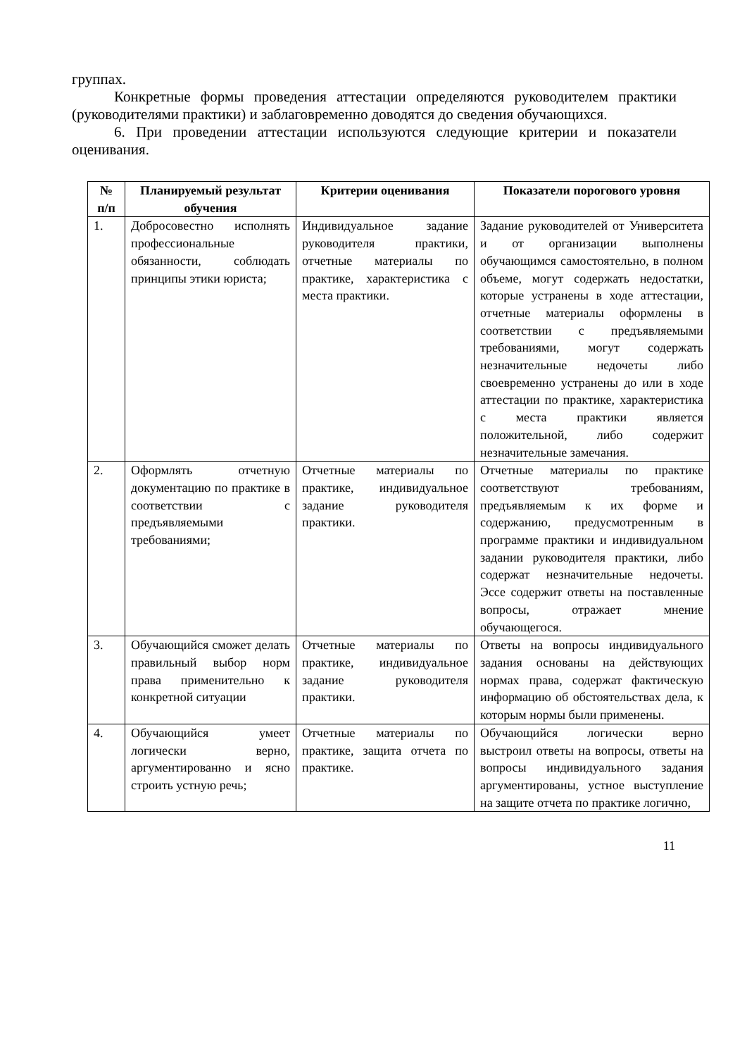группах.
Конкретные формы проведения аттестации определяются руководителем практики (руководителями практики) и заблаговременно доводятся до сведения обучающихся.
6. При проведении аттестации используются следующие критерии и показатели оценивания.
| № п/п | Планируемый результат обучения | Критерии оценивания | Показатели порогового уровня |
| --- | --- | --- | --- |
| 1. | Добросовестно исполнять профессиональные обязанности, соблюдать принципы этики юриста; | Индивидуальное задание руководителя практики, отчетные материалы по практике, характеристика с места практики. | Задание руководителей от Университета и от организации выполнены обучающимся самостоятельно, в полном объеме, могут содержать недостатки, которые устранены в ходе аттестации, отчетные материалы оформлены в соответствии с предъявляемыми требованиями, могут содержать незначительные недочеты либо своевременно устранены до или в ходе аттестации по практике, характеристика с места практики является положительной, либо содержит незначительные замечания. |
| 2. | Оформлять отчетную документацию по практике в соответствии с предъявляемыми требованиями; | Отчетные материалы по практике, индивидуальное задание руководителя практики. | Отчетные материалы по практике соответствуют требованиям, предъявляемым к их форме и содержанию, предусмотренным в программе практики и индивидуальном задании руководителя практики, либо содержат незначительные недочеты. Эссе содержит ответы на поставленные вопросы, отражает мнение обучающегося. |
| 3. | Обучающийся сможет делать правильный выбор норм права применительно к конкретной ситуации | Отчетные материалы по практике, индивидуальное задание руководителя практики. | Ответы на вопросы индивидуального задания основаны на действующих нормах права, содержат фактическую информацию об обстоятельствах дела, к которым нормы были применены. |
| 4. | Обучающийся умеет логически верно, аргументированно и ясно строить устную речь; | Отчетные материалы по практике, защита отчета по практике. | Обучающийся логически верно выстроил ответы на вопросы, ответы на вопросы индивидуального задания аргументированы, устное выступление на защите отчета по практике логично, |
11